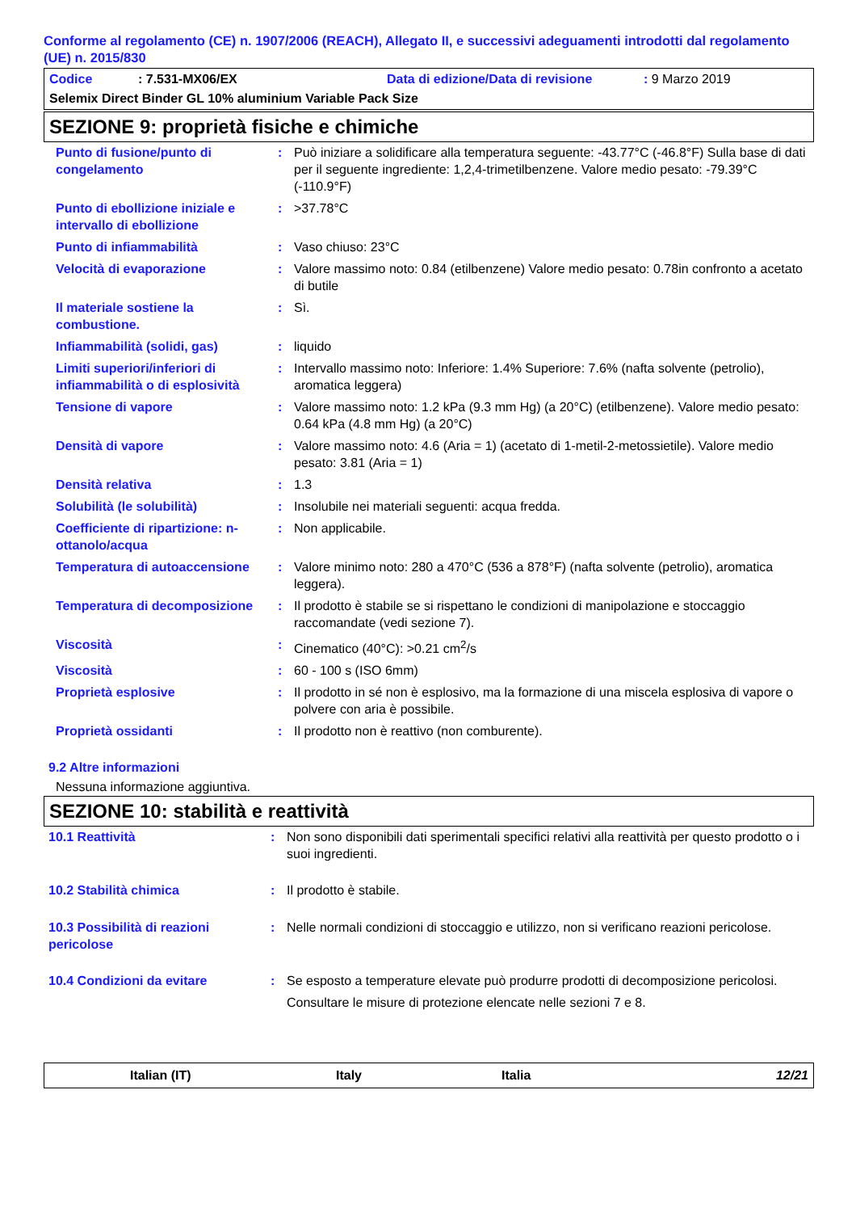Conforme al regolamento (CE) n. 1907/2006 (REACH), Allegato II, e successivi adeguamenti introdotti dal regolamento (UE) n. 2015/830
Codice: 7.531-MX06/EX Data di edizione/Data di revisione: 9 Marzo 2019
Selemix Direct Binder GL 10% aluminium Variable Pack Size
SEZIONE 9: proprietà fisiche e chimiche
| Punto di fusione/punto di congelamento | : | Può iniziare a solidificare alla temperatura seguente: -43.77°C (-46.8°F) Sulla base di dati per il seguente ingrediente: 1,2,4-trimetilbenzene. Valore medio pesato: -79.39°C (-110.9°F) |
| Punto di ebollizione iniziale e intervallo di ebollizione | : | >37.78°C |
| Punto di infiammabilità | : | Vaso chiuso: 23°C |
| Velocità di evaporazione | : | Valore massimo noto: 0.84 (etilbenzene) Valore medio pesato: 0.78in confronto a acetato di butile |
| Il materiale sostiene la combustione. | : | Sì. |
| Infiammabilità (solidi, gas) | : | liquido |
| Limiti superiori/inferiori di infiammabilità o di esplosività | : | Intervallo massimo noto: Inferiore: 1.4% Superiore: 7.6% (nafta solvente (petrolio), aromatica leggera) |
| Tensione di vapore | : | Valore massimo noto: 1.2 kPa (9.3 mm Hg) (a 20°C) (etilbenzene). Valore medio pesato: 0.64 kPa (4.8 mm Hg) (a 20°C) |
| Densità di vapore | : | Valore massimo noto: 4.6 (Aria = 1) (acetato di 1-metil-2-metossietile). Valore medio pesato: 3.81 (Aria = 1) |
| Densità relativa | : | 1.3 |
| Solubilità (le solubilità) | : | Insolubile nei materiali seguenti: acqua fredda. |
| Coefficiente di ripartizione: n-ottanolo/acqua | : | Non applicabile. |
| Temperatura di autoaccensione | : | Valore minimo noto: 280 a 470°C (536 a 878°F) (nafta solvente (petrolio), aromatica leggera). |
| Temperatura di decomposizione | : | Il prodotto è stabile se si rispettano le condizioni di manipolazione e stoccaggio raccomandate (vedi sezione 7). |
| Viscosità | : | Cinematico (40°C): >0.21 cm<sup>2</sup>/s |
| Viscosità | : | 60 - 100 s (ISO 6mm) |
| Proprietà esplosive | : | Il prodotto in sé non è esplosivo, ma la formazione di una miscela esplosiva di vapore o polvere con aria è possibile. |
| Proprietà ossidanti | : | Il prodotto non è reattivo (non comburente). |
9.2 Altre informazioni
Nessuna informazione aggiuntiva.
SEZIONE 10: stabilità e reattività
| 10.1 Reattività | : | Non sono disponibili dati sperimentali specifici relativi alla reattività per questo prodotto o i suoi ingredienti. |
| 10.2 Stabilità chimica | : | Il prodotto è stabile. |
| 10.3 Possibilità di reazioni pericolose | : | Nelle normali condizioni di stoccaggio e utilizzo, non si verificano reazioni pericolose. |
| 10.4 Condizioni da evitare | : | Se esposto a temperature elevate può produrre prodotti di decomposizione pericolosi. Consultare le misure di protezione elencate nelle sezioni 7 e 8. |
Italian (IT) Italy Italia 12/21